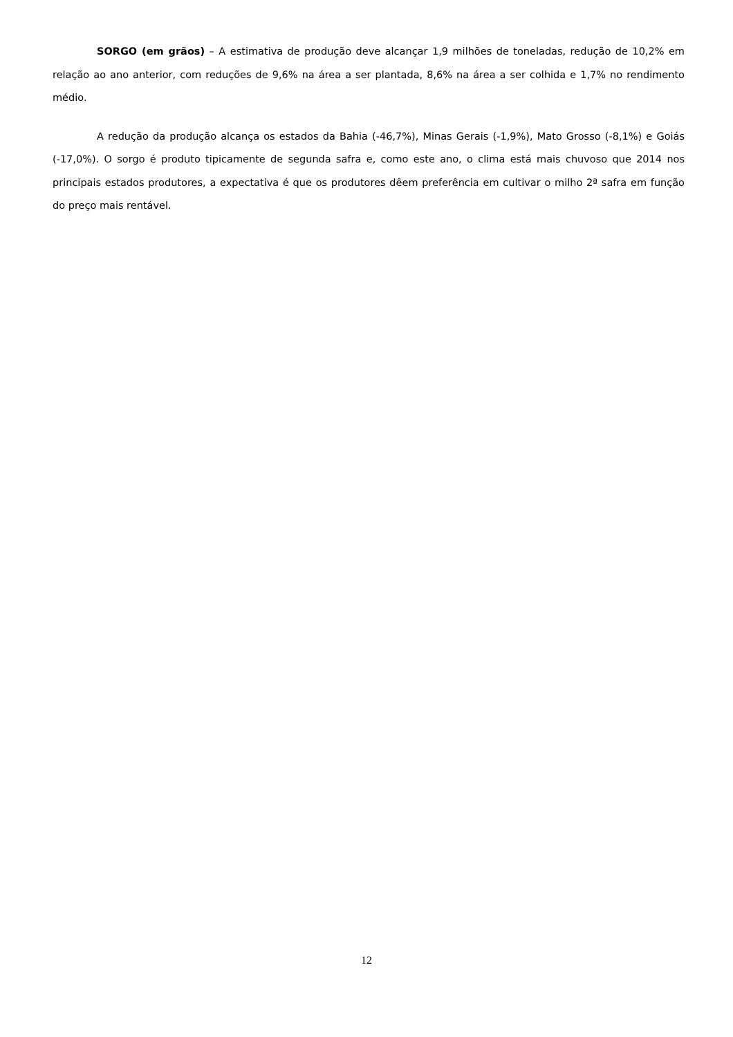SORGO (em grãos) – A estimativa de produção deve alcançar 1,9 milhões de toneladas, redução de 10,2% em relação ao ano anterior, com reduções de 9,6% na área a ser plantada, 8,6% na área a ser colhida e 1,7% no rendimento médio.
A redução da produção alcança os estados da Bahia (-46,7%), Minas Gerais (-1,9%), Mato Grosso (-8,1%) e Goiás (-17,0%). O sorgo é produto tipicamente de segunda safra e, como este ano, o clima está mais chuvoso que 2014 nos principais estados produtores, a expectativa é que os produtores dêem preferência em cultivar o milho 2ª safra em função do preço mais rentável.
12